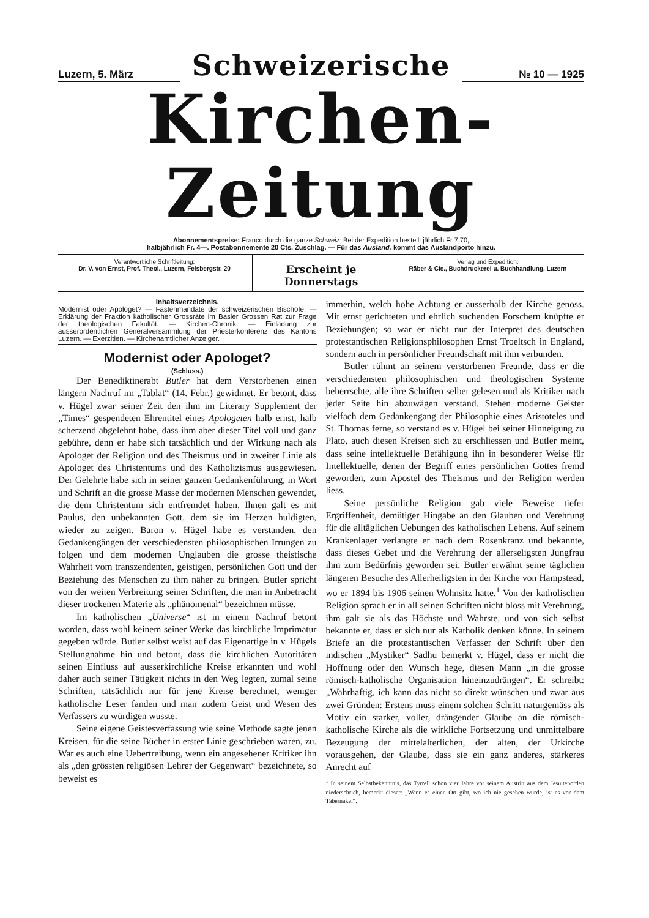Luzern, 5. März
Schweizerische
№ 10 — 1925
Kirchen-Zeitung
Abonnementspreise: Franco durch die ganze Schweiz: Bei der Expedition bestellt jährlich Fr 7.70,
halbjährlich Fr. 4—. Postabonnemente 20 Cts. Zuschlag. — Für das Ausland, kommt das Auslandporto hinzu.
Verantwortliche Schriftleitung:
Dr. V. von Ernst, Prof. Theol., Luzern, Felsbergstr. 20
Erscheint je Donnerstags
Verlag und Expedition:
Räber & Cie., Buchdruckerei u. Buchhandlung, Luzern
Inhaltsverzeichnis.
Modernist oder Apologet? — Fastenmandate der schweizerischen Bischöfe. — Erklärung der Fraktion katholischer Grossräte im Basler Grossen Rat zur Frage der theologischen Fakultät. — Kirchen-Chronik. — Einladung zur ausserordentlichen Generalversammlung der Priesterkonferenz des Kantons Luzern. — Exerzitien. — Kirchenamtlicher Anzeiger.
Modernist oder Apologet?
(Schluss.)
Der Benediktinerabt Butler hat dem Verstorbenen einen längern Nachruf im „Tablat“ (14. Febr.) gewidmet. Er betont, dass v. Hügel zwar seiner Zeit den ihm im Literary Supplement der „Times“ gespendeten Ehrentitel eines Apologeten halb ernst, halb scherzend abgelehnt habe, dass ihm aber dieser Titel voll und ganz gebühre, denn er habe sich tatsächlich und der Wirkung nach als Apologet der Religion und des Theismus und in zweiter Linie als Apologet des Christentums und des Katholizismus ausgewiesen. Der Gelehrte habe sich in seiner ganzen Gedankenführung, in Wort und Schrift an die grosse Masse der modernen Menschen gewendet, die dem Christentum sich entfremdet haben. Ihnen galt es mit Paulus, den unbekannten Gott, dem sie im Herzen huldigten, wieder zu zeigen. Baron v. Hügel habe es verstanden, den Gedankengängen der verschiedensten philosophischen Irrungen zu folgen und dem modernen Unglauben die grosse theistische Wahrheit vom transzendenten, geistigen, persönlichen Gott und der Beziehung des Menschen zu ihm näher zu bringen. Butler spricht von der weiten Verbreitung seiner Schriften, die man in Anbetracht dieser trockenen Materie als „phänomenal“ bezeichnen müsse.
Im katholischen „Universe“ ist in einem Nachruf betont worden, dass wohl keinem seiner Werke das kirchliche Imprimatur gegeben würde. Butler selbst weist auf das Eigenartige in v. Hügels Stellungnahme hin und betont, dass die kirchlichen Autoritäten seinen Einfluss auf ausserkirchliche Kreise erkannten und wohl daher auch seiner Tätigkeit nichts in den Weg legten, zumal seine Schriften, tatsächlich nur für jene Kreise berechnet, weniger katholische Leser fanden und man zudem Geist und Wesen des Verfassers zu würdigen wusste.
Seine eigene Geistesverfassung wie seine Methode sagte jenen Kreisen, für die seine Bücher in erster Linie geschrieben waren, zu. War es auch eine Uebertreibung, wenn ein angesehener Kritiker ihn als „den grössten religiösen Lehrer der Gegenwart“ bezeichnete, so beweist es
immerhin, welch hohe Achtung er ausserhalb der Kirche genoss. Mit ernst gerichteten und ehrlich suchenden Forschern knüpfte er Beziehungen; so war er nicht nur der Interpret des deutschen protestantischen Religionsphilosophen Ernst Troeltsch in England, sondern auch in persönlicher Freundschaft mit ihm verbunden.
Butler rühmt an seinem verstorbenen Freunde, dass er die verschiedensten philosophischen und theologischen Systeme beherrschte, alle ihre Schriften selber gelesen und als Kritiker nach jeder Seite hin abzuwägen verstand. Stehen moderne Geister vielfach dem Gedankengang der Philosophie eines Aristoteles und St. Thomas ferne, so verstand es v. Hügel bei seiner Hinneigung zu Plato, auch diesen Kreisen sich zu erschliessen und Butler meint, dass seine intellektuelle Befähigung ihn in besonderer Weise für Intellektuelle, denen der Begriff eines persönlichen Gottes fremd geworden, zum Apostel des Theismus und der Religion werden liess.
Seine persönliche Religion gab viele Beweise tiefer Ergriffenheit, demütiger Hingabe an den Glauben und Verehrung für die alltäglichen Uebungen des katholischen Lebens. Auf seinem Krankenlager verlangte er nach dem Rosenkranz und bekannte, dass dieses Gebet und die Verehrung der allerseligsten Jungfrau ihm zum Bedürfnis geworden sei. Butler erwähnt seine täglichen längeren Besuche des Allerheiligsten in der Kirche von Hampstead, wo er 1894 bis 1906 seinen Wohnsitz hatte.<sup>1</sup> Von der katholischen Religion sprach er in all seinen Schriften nicht bloss mit Verehrung, ihm galt sie als das Höchste und Wahrste, und von sich selbst bekannte er, dass er sich nur als Katholik denken könne. In seinem Briefe an die protestantischen Verfasser der Schrift über den indischen „Mystiker“ Sadhu bemerkt v. Hügel, dass er nicht die Hoffnung oder den Wunsch hege, diesen Mann „in die grosse römisch-katholische Organisation hineinzudrängen“. Er schreibt: „Wahrhaftig, ich kann das nicht so direkt wünschen und zwar aus zwei Gründen: Erstens muss einem solchen Schritt naturgemäss als Motiv ein starker, voller, drängender Glaube an die römisch-katholische Kirche als die wirkliche Fortsetzung und unmittelbare Bezeugung der mittelalterlichen, der alten, der Urkirche vorausgehen, der Glaube, dass sie ein ganz anderes, stärkeres Anrecht auf
<sup>1</sup> In seinem Selbstbekenntnis, das Tyrrell schon vier Jahre vor seinem Austritt aus dem Jesuitenorden niederschrieb, bemerkt dieser: „Wenn es einen Ort gibt, wo ich nie gesehen wurde, ist es vor dem Tabernakel“.